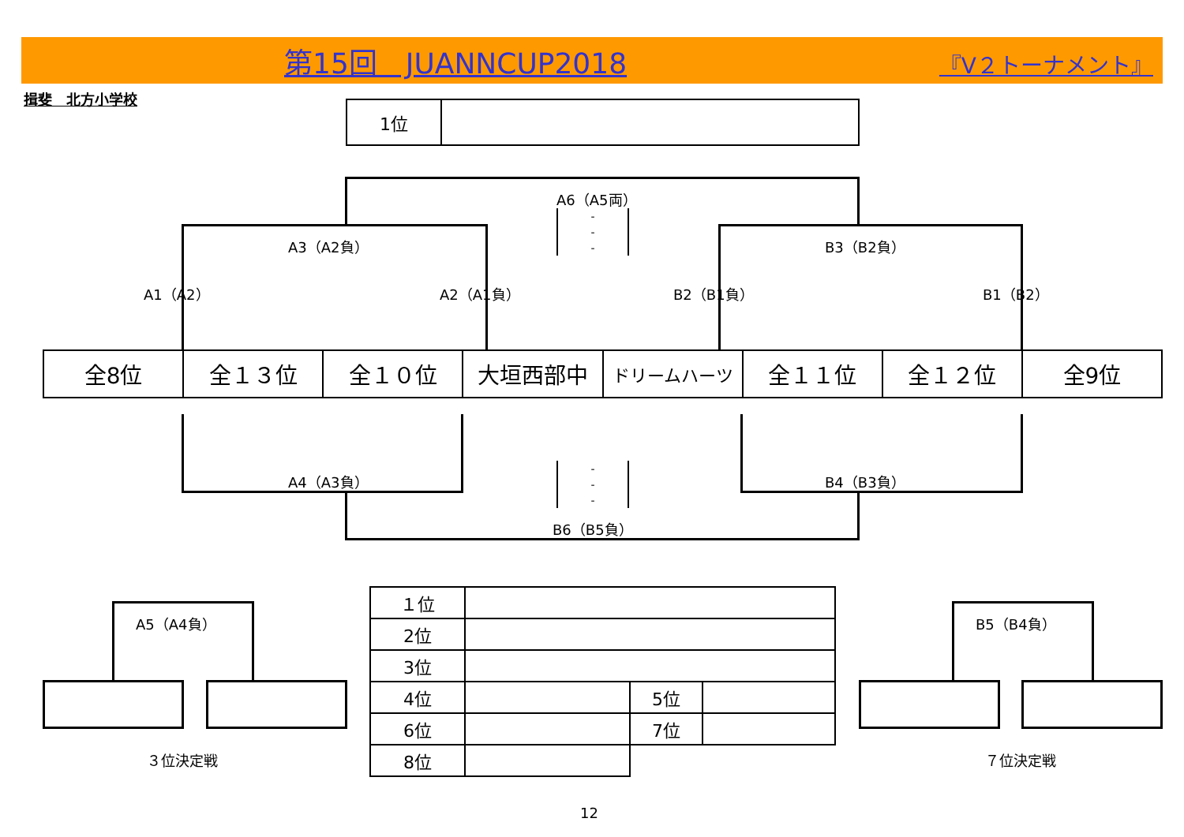第15回　JUANNCUP2018 『V２トーナメント』
揖斐　北方小学校
| 1位 | |
A6（A5両）
A3（A2負） B3（B2負）
A1（A2） A2（A1負） B2（B1負） B1（B2）
| 全8位 | 全１３位 | 全１０位 | 大垣西部中 | ドリームハーツ | 全１１位 | 全１２位 | 全9位 |
A4（A3負） B4（B3負）
B6（B5負）
-
-
-
-
-
-
A5（A4負）
３位決定戦
B5（B4負）
７位決定戦
| １位 | | | |
| 2位 | | | |
| 3位 | | | |
| 4位 | | 5位 | |
| 6位 | | 7位 | |
| 8位 | | | |
12